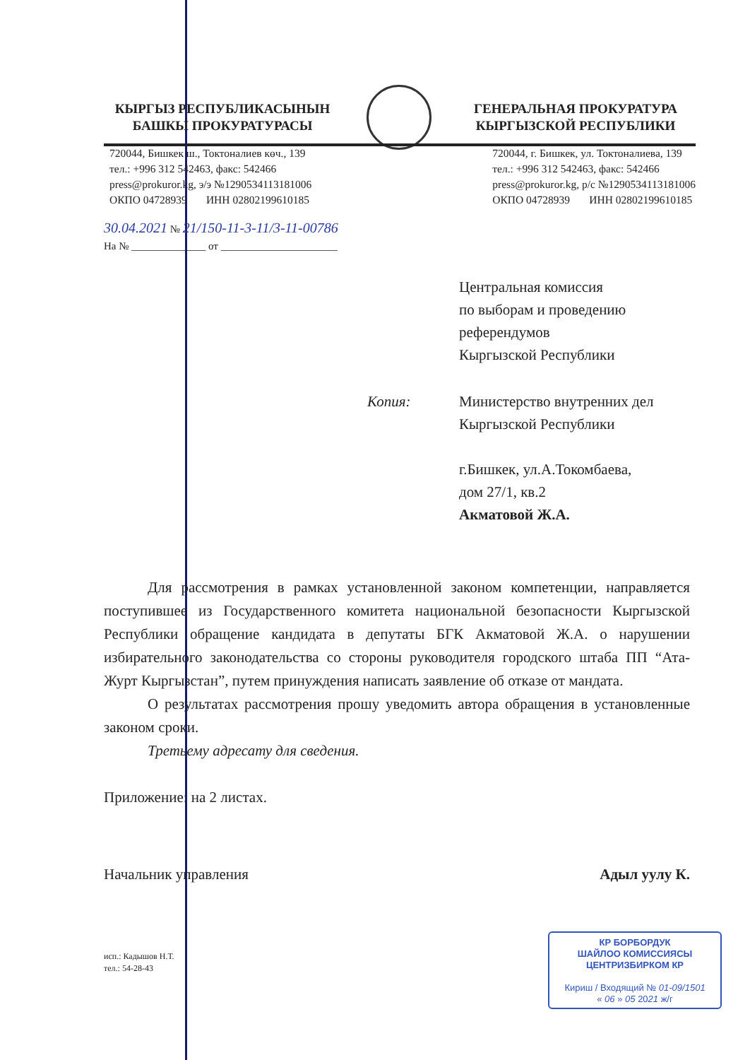КЫРГЫЗ РЕСПУБЛИКАСЫНЫН
БАШКЫ ПРОКУРАТУРАСЫ
ГЕНЕРАЛЬНАЯ ПРОКУРАТУРА
КЫРГЫЗСКОЙ РЕСПУБЛИКИ
720044, Бишкек ш., Токтоналиев көч., 139
тел.: +996 312 542463, факс: 542466
press@prokuror.kg, э/э №1290534113181006
ОКПО 04728939 ИНН 02802199610185
720044, г. Бишкек, ул. Токтоналиева, 139
тел.: +996 312 542463, факс: 542466
press@prokuror.kg, р/с №1290534113181006
ОКПО 04728939 ИНН 02802199610185
30.04.2021 № 21/150-11-3-11/3-11-00786
На № ______________ от ______________________
Центральная комиссия
по выборам и проведению
референдумов
Кыргызской Республики
Копия: Министерство внутренних дел
Кыргызской Республики
г.Бишкек, ул.А.Токомбаева,
дом 27/1, кв.2
Акматовой Ж.А.
Для рассмотрения в рамках установленной законом компетенции, направляется поступившее из Государственного комитета национальной безопасности Кыргызской Республики обращение кандидата в депутаты БГК Акматовой Ж.А. о нарушении избирательного законодательства со стороны руководителя городского штаба ПП “Ата-Журт Кыргызстан”, путем принуждения написать заявление об отказе от мандата.
О результатах рассмотрения прошу уведомить автора обращения в установленные законом сроки.
Третьему адресату для сведения.
Приложение: на 2 листах.
Начальник управления Адыл уулу К.
исп.: Кадышов Н.Т.
тел.: 54-28-43
КР БОРБОРДУК
ШАЙЛОО КОМИССИЯСЫ
ЦЕНТРИЗБИРКОМ КР
Кириш / Входящий № 01-09/1501
« 06 » 05 2021 ж/г